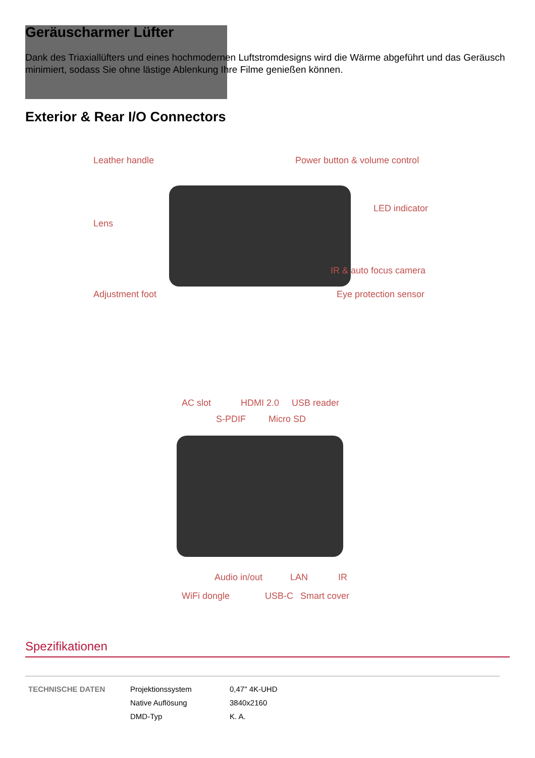Geräuscharmer Lüfter
Dank des Triaxiallüfters und eines hochmodernen Luftstromdesigns wird die Wärme abgeführt und das Geräusch minimiert, sodass Sie ohne lästige Ablenkung Ihre Filme genießen können.
Exterior & Rear I/O Connectors
Leather handle Power button & volume control
LED indicator
Lens
IR & auto focus camera
Adjustment foot Eye protection sensor
AC slot HDMI 2.0 USB reader
S-PDIF Micro SD
Audio in/out LAN IR
WiFi dongle USB-C Smart cover
Spezifikationen
| TECHNISCHE DATEN | Projektionssystem | 0,47" 4K-UHD |
| | Native Auflösung | 3840x2160 |
| | DMD-Typ | K. A. |